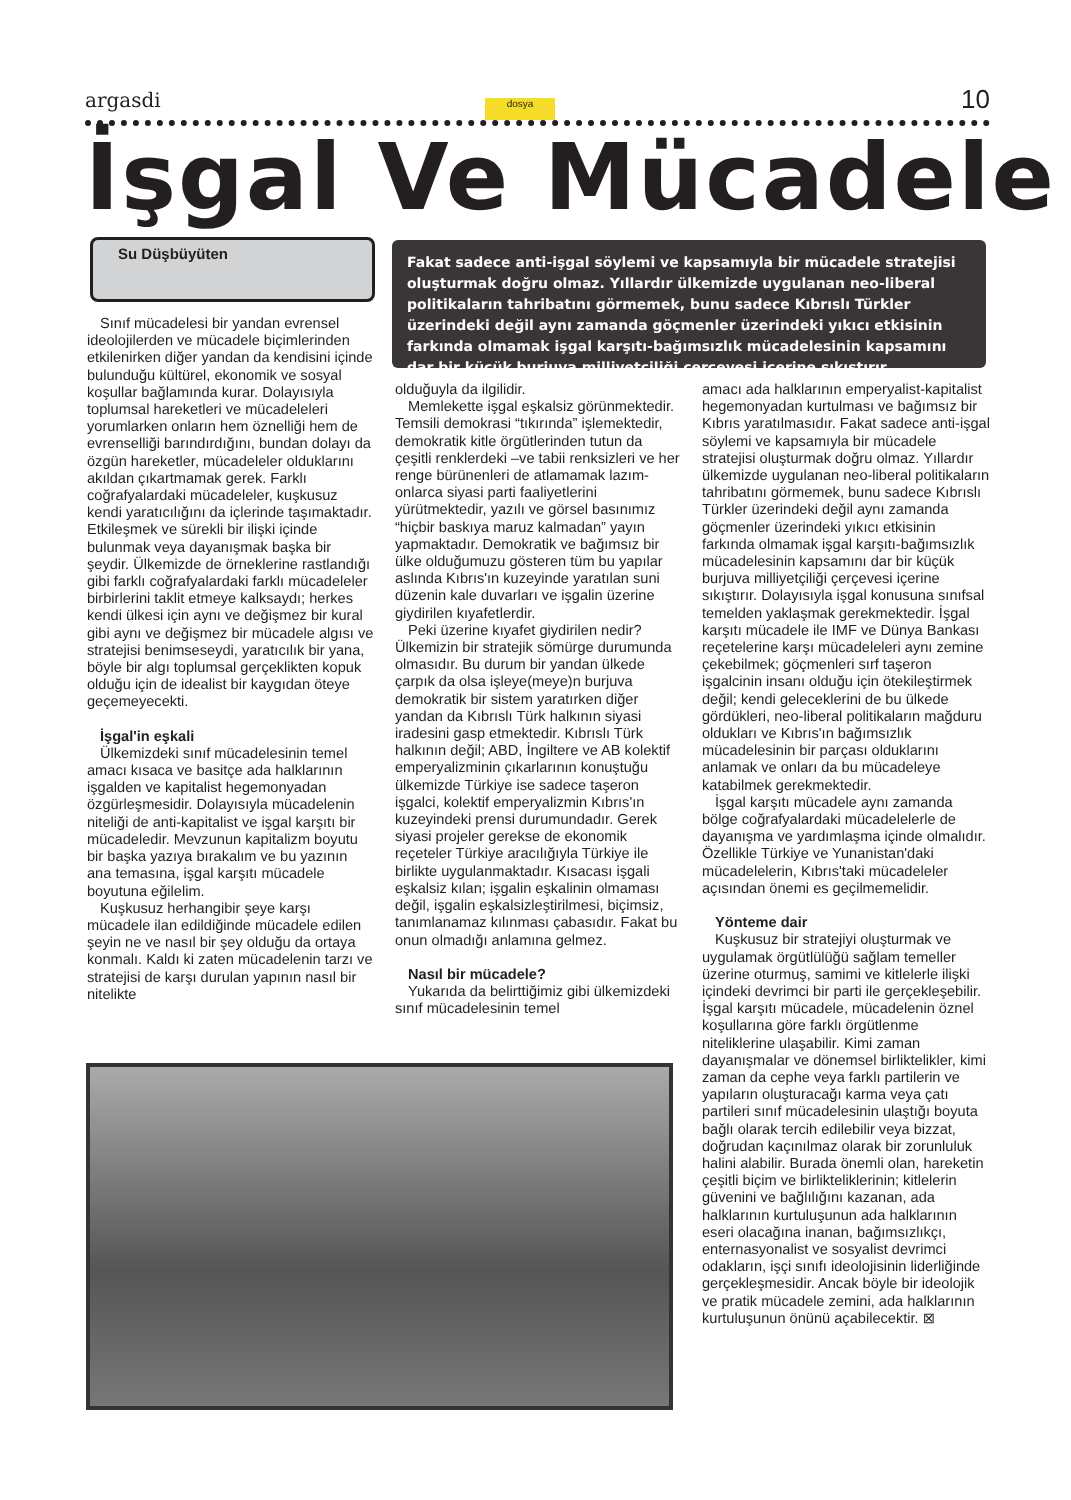argasdi dosya 10
İşgal Ve Mücadele
Su Düşbüyüten
Fakat sadece anti-işgal söylemi ve kapsamıyla bir mücadele stratejisi oluşturmak doğru olmaz. Yıllardır ülkemizde uygulanan neo-liberal politikaların tahribatını görmemek, bunu sadece Kıbrıslı Türkler üzerindeki değil aynı zamanda göçmenler üzerindeki yıkıcı etkisinin farkında olmamak işgal karşıtı-bağımsızlık mücadelesinin kapsamını dar bir küçük burjuva milliyetçiliği çerçevesi içerine sıkıştırır.
Sınıf mücadelesi bir yandan evrensel ideolojilerden ve mücadele biçimlerinden etkilenirken diğer yandan da kendisini içinde bulunduğu kültürel, ekonomik ve sosyal koşullar bağlamında kurar. Dolayısıyla toplumsal hareketleri ve mücadeleleri yorumlarken onların hem öznelliği hem de evrenselliği barındırdığını, bundan dolayı da özgün hareketler, mücadeleler olduklarını akıldan çıkartmamak gerek. Farklı coğrafyalardaki mücadeleler, kuşkusuz kendi yaratıcılığını da içlerinde taşımaktadır. Etkileşmek ve sürekli bir ilişki içinde bulunmak veya dayanışmak başka bir şeydir. Ülkemizde de örneklerine rastlandığı gibi farklı coğrafyalardaki farklı mücadeleler birbirlerini taklit etmeye kalksaydı; herkes kendi ülkesi için aynı ve değişmez bir kural gibi aynı ve değişmez bir mücadele algısı ve stratejisi benimseseydi, yaratıcılık bir yana, böyle bir algı toplumsal gerçeklikten kopuk olduğu için de idealist bir kaygıdan öteye geçemeyecekti.
İşgal'in eşkali
Ülkemizdeki sınıf mücadelesinin temel amacı kısaca ve basitçe ada halklarının işgalden ve kapitalist hegemonyadan özgürleşmesidir. Dolayısıyla mücadelenin niteliği de anti-kapitalist ve işgal karşıtı bir mücadeledir. Mevzunun kapitalizm boyutu bir başka yazıya bırakalım ve bu yazının ana temasına, işgal karşıtı mücadele boyutuna eğilelim.
Kuşkusuz herhangibir şeye karşı mücadele ilan edildiğinde mücadele edilen şeyin ne ve nasıl bir şey olduğu da ortaya konmalı. Kaldı ki zaten mücadelenin tarzı ve stratejisi de karşı durulan yapının nasıl bir nitelikte
olduğuyla da ilgilidir.
Memlekette işgal eşkalsiz görünmektedir. Temsili demokrasi “tıkırında” işlemektedir, demokratik kitle örgütlerinden tutun da çeşitli renklerdeki –ve tabii renksizleri ve her renge bürünenleri de atlamamak lazım- onlarca siyasi parti faaliyetlerini yürütmektedir, yazılı ve görsel basınımız “hiçbir baskıya maruz kalmadan” yayın yapmaktadır. Demokratik ve bağımsız bir ülke olduğumuzu gösteren tüm bu yapılar aslında Kıbrıs'ın kuzeyinde yaratılan suni düzenin kale duvarları ve işgalin üzerine giydirilen kıyafetlerdir.
Peki üzerine kıyafet giydirilen nedir? Ülkemizin bir stratejik sömürge durumunda olmasıdır. Bu durum bir yandan ülkede çarpık da olsa işleye(meye)n burjuva demokratik bir sistem yaratırken diğer yandan da Kıbrıslı Türk halkının siyasi iradesini gasp etmektedir. Kıbrıslı Türk halkının değil; ABD, İngiltere ve AB kolektif emperyalizminin çıkarlarının konuştuğu ülkemizde Türkiye ise sadece taşeron işgalci, kolektif emperyalizmin Kıbrıs'ın kuzeyindeki prensi durumundadır. Gerek siyasi projeler gerekse de ekonomik reçeteler Türkiye aracılığıyla Türkiye ile birlikte uygulanmaktadır. Kısacası işgali eşkalsiz kılan; işgalin eşkalinin olmaması değil, işgalin eşkalsizleştirilmesi, biçimsiz, tanımlanamaz kılınması çabasıdır. Fakat bu onun olmadığı anlamına gelmez.
Nasıl bir mücadele?
Yukarıda da belirttiğimiz gibi ülkemizdeki sınıf mücadelesinin temel
amacı ada halklarının emperyalist-kapitalist hegemonyadan kurtulması ve bağımsız bir Kıbrıs yaratılmasıdır. Fakat sadece anti-işgal söylemi ve kapsamıyla bir mücadele stratejisi oluşturmak doğru olmaz. Yıllardır ülkemizde uygulanan neo-liberal politikaların tahribatını görmemek, bunu sadece Kıbrıslı Türkler üzerindeki değil aynı zamanda göçmenler üzerindeki yıkıcı etkisinin farkında olmamak işgal karşıtı-bağımsızlık mücadelesinin kapsamını dar bir küçük burjuva milliyetçiliği çerçevesi içerine sıkıştırır. Dolayısıyla işgal konusuna sınıfsal temelden yaklaşmak gerekmektedir. İşgal karşıtı mücadele ile IMF ve Dünya Bankası reçetelerine karşı mücadeleleri aynı zemine çekebilmek; göçmenleri sırf taşeron işgalcinin insanı olduğu için ötekileştirmek değil; kendi geleceklerini de bu ülkede gördükleri, neo-liberal politikaların mağduru oldukları ve Kıbrıs'ın bağımsızlık mücadelesinin bir parçası olduklarını anlamak ve onları da bu mücadeleye katabilmek gerekmektedir.
İşgal karşıtı mücadele aynı zamanda bölge coğrafyalardaki mücadelelerle de dayanışma ve yardımlaşma içinde olmalıdır. Özellikle Türkiye ve Yunanistan'daki mücadelelerin, Kıbrıs'taki mücadeleler açısından önemi es geçilmemelidir.
Yönteme dair
Kuşkusuz bir stratejiyi oluşturmak ve uygulamak örgütlülüğü sağlam temeller üzerine oturmuş, samimi ve kitlelerle ilişki içindeki devrimci bir parti ile gerçekleşebilir. İşgal karşıtı mücadele, mücadelenin öznel koşullarına göre farklı örgütlenme niteliklerine ulaşabilir. Kimi zaman dayanışmalar ve dönemsel birliktelikler, kimi zaman da cephe veya farklı partilerin ve yapıların oluşturacağı karma veya çatı partileri sınıf mücadelesinin ulaştığı boyuta bağlı olarak tercih edilebilir veya bizzat, doğrudan kaçınılmaz olarak bir zorunluluk halini alabilir. Burada önemli olan, hareketin çeşitli biçim ve birlikteliklerinin; kitlelerin güvenini ve bağlılığını kazanan, ada halklarının kurtuluşunun ada halklarının eseri olacağına inanan, bağımsızlıkçı, enternasyonalist ve sosyalist devrimci odakların, işçi sınıfı ideolojisinin liderliğinde gerçekleşmesidir. Ancak böyle bir ideolojik ve pratik mücadele zemini, ada halklarının kurtuluşunun önünü açabilecektir. ⊠